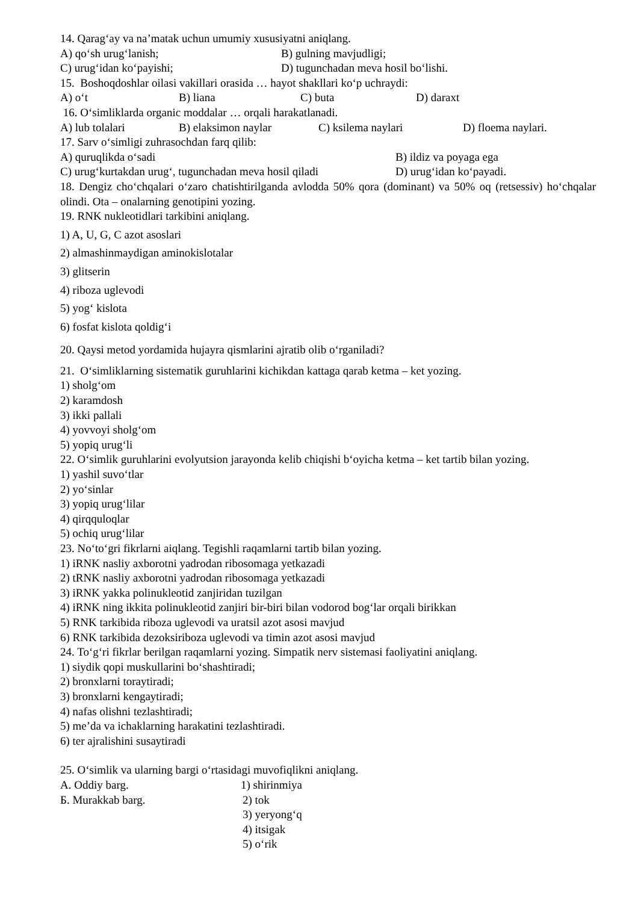14. Qarag‘ay va na’matak uchun umumiy xususiyatni aniqlang.
A) qo‘sh urug‘lanish; B) gulning mavjudligi;
C) urug‘idan ko‘payishi; D) tugunchadan meva hosil bo‘lishi.
15. Boshoqdoshlar oilasi vakillari orasida … hayot shakllari ko‘p uchraydi:
A) o‘t B) liana C) buta D) daraxt
16. O‘simliklarda organic moddalar … orqali harakatlanadi.
A) lub tolalari B) elaksimon naylar C) ksilema naylari D) floema naylari.
17. Sarv o‘simligi zuhrasochdan farq qilib:
A) quruqlikda o‘sadi B) ildiz va poyaga ega
C) urug‘kurtakdan urug‘, tugunchadan meva hosil qiladi D) urug‘idan ko‘payadi.
18. Dengiz cho‘chqalari o‘zaro chatishtirilganda avlodda 50% qora (dominant) va 50% oq (retsessiv) ho‘chqalar olindi. Ota – onalarning genotipini yozing.
19. RNK nukleotidlari tarkibini aniqlang.
1) A, U, G, C azot asoslari
2) almashinmaydigan aminokislotalar
3) glitserin
4) riboza uglevodi
5) yog‘ kislota
6) fosfat kislota qoldig‘i
20. Qaysi metod yordamida hujayra qismlarini ajratib olib o‘rganiladi?
21. O‘simliklarning sistematik guruhlarini kichikdan kattaga qarab ketma – ket yozing.
1) sholg‘om
2) karamdosh
3) ikki pallali
4) yovvoyi sholg‘om
5) yopiq urug‘li
22. O‘simlik guruhlarini evolyutsion jarayonda kelib chiqishi b‘oyicha ketma – ket tartib bilan yozing.
1) yashil suvo‘tlar
2) yo‘sinlar
3) yopiq urug‘lilar
4) qirqquloqlar
5) ochiq urug‘lilar
23. No‘to‘gri fikrlarni aiqlang. Tegishli raqamlarni tartib bilan yozing.
1) iRNK nasliy axborotni yadrodan ribosomaga yetkazadi
2) tRNK nasliy axborotni yadrodan ribosomaga yetkazadi
3) iRNK yakka polinukleotid zanjiridan tuzilgan
4) iRNK ning ikkita polinukleotid zanjiri bir-biri bilan vodorod bog‘lar orqali birikkan
5) RNK tarkibida riboza uglevodi va uratsil azot asosi mavjud
6) RNK tarkibida dezoksiriboza uglevodi va timin azot asosi mavjud
24. To‘g‘ri fikrlar berilgan raqamlarni yozing. Simpatik nerv sistemasi faoliyatini aniqlang.
1) siydik qopi muskullarini bo‘shashtiradi;
2) bronxlarni toraytiradi;
3) bronxlarni kengaytiradi;
4) nafas olishni tezlashtiradi;
5) me’da va ichaklarning harakatini tezlashtiradi.
6) ter ajralishini susaytiradi
25. O‘simlik va ularning bargi o‘rtasidagi muvofiqlikni aniqlang.
A. Oddiy barg. 1) shirinmiya
Б. Murakkab barg. 2) tok
3) yeryong‘q
4) itsigak
5) o‘rik